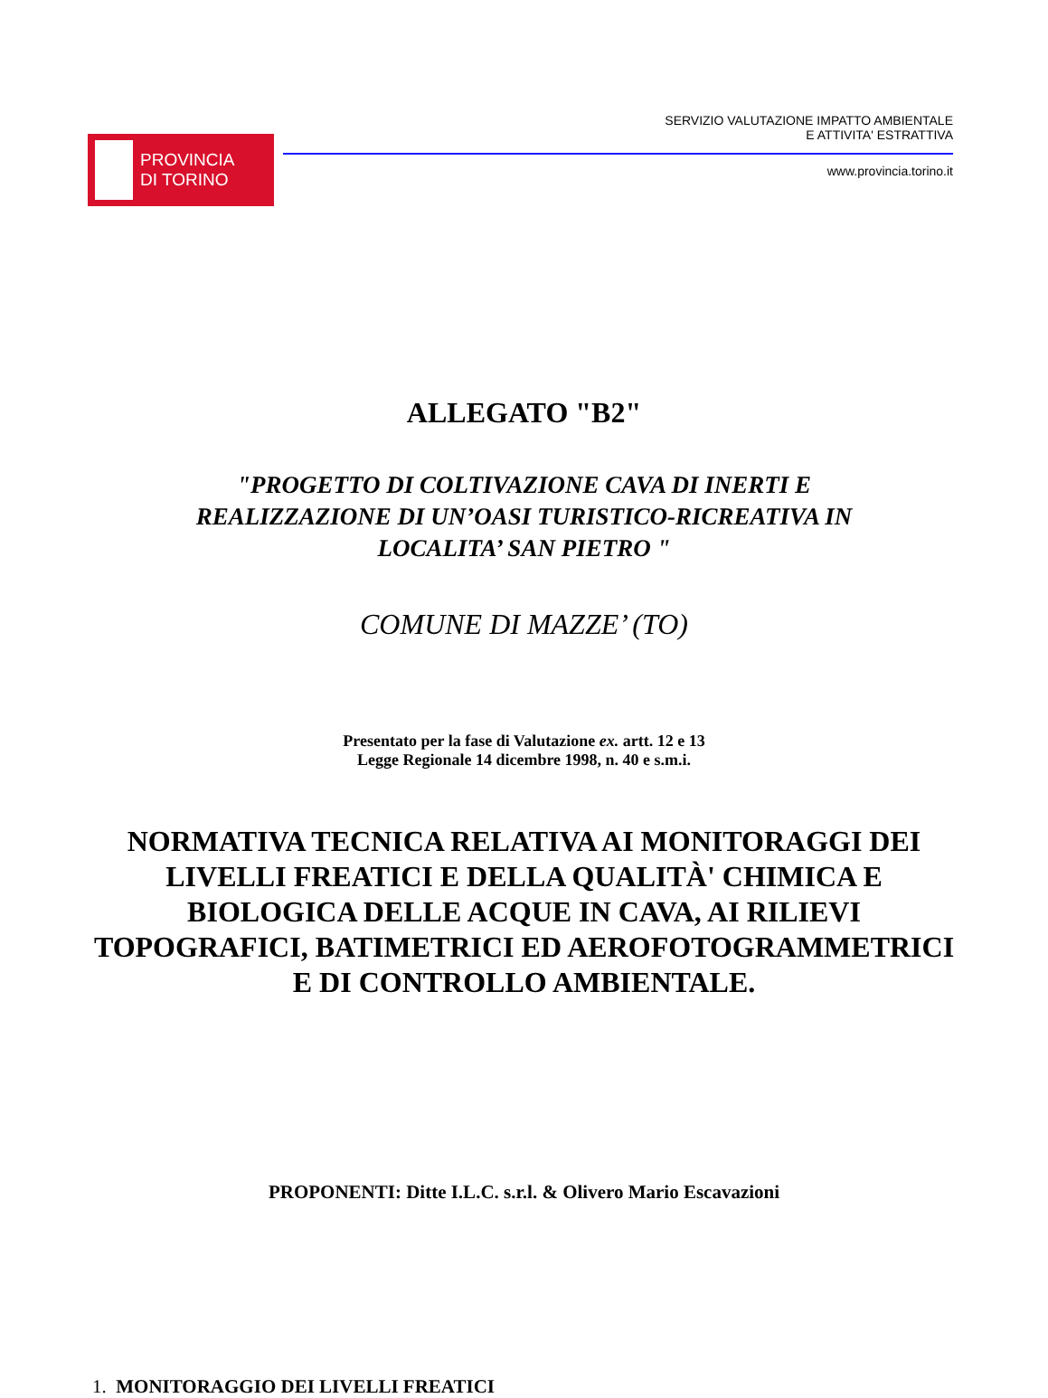PROVINCIA
DI TORINO
SERVIZIO VALUTAZIONE IMPATTO AMBIENTALE
E ATTIVITA' ESTRATTIVA
www.provincia.torino.it
ALLEGATO "B2"
"PROGETTO DI COLTIVAZIONE CAVA DI INERTI E
REALIZZAZIONE DI UN’OASI TURISTICO-RICREATIVA IN
LOCALITA’ SAN PIETRO "
COMUNE DI MAZZE’ (TO)
Presentato per la fase di Valutazione ex. artt. 12 e 13
Legge Regionale 14 dicembre 1998, n. 40 e s.m.i.
NORMATIVA TECNICA RELATIVA AI MONITORAGGI DEI LIVELLI FREATICI E DELLA QUALITÀ' CHIMICA E BIOLOGICA DELLE ACQUE IN CAVA, AI RILIEVI TOPOGRAFICI, BATIMETRICI ED AEROFOTOGRAMMETRICI E DI CONTROLLO AMBIENTALE.
PROPONENTI: Ditte I.L.C. s.r.l. & Olivero Mario Escavazioni
1. MONITORAGGIO DEI LIVELLI FREATICI